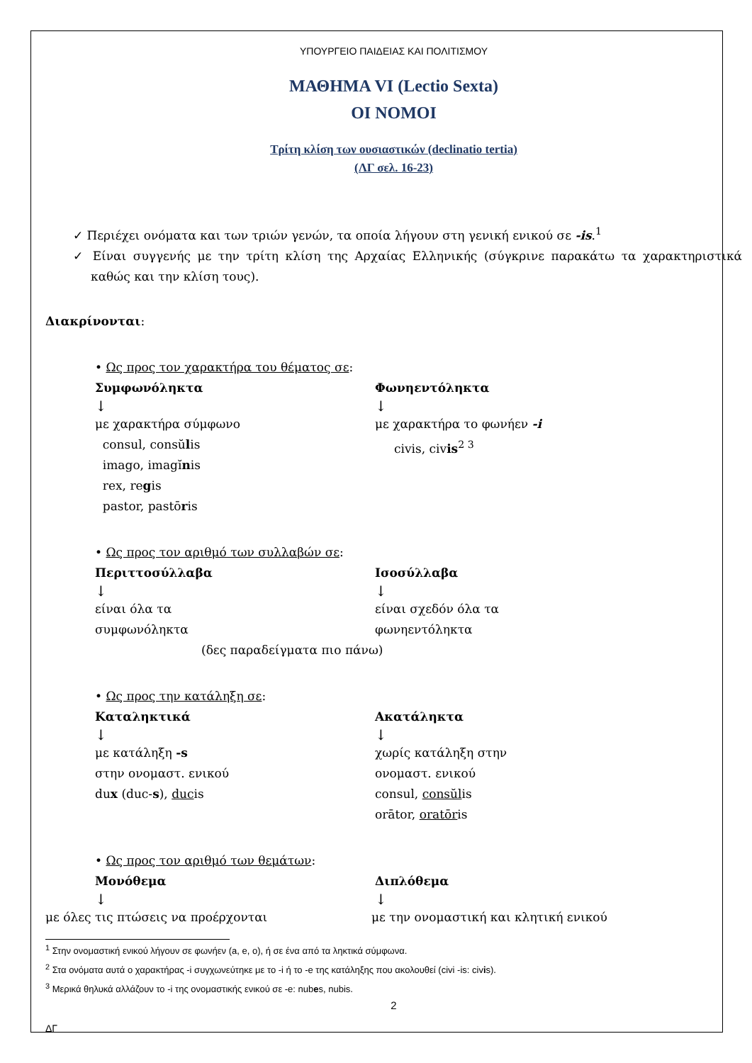ΥΠΟΥΡΓΕΙΟ ΠΑΙΔΕΙΑΣ ΚΑΙ ΠΟΛΙΤΙΣΜΟΥ
ΜΑΘΗΜΑ VI (Lectio Sexta)
ΟΙ ΝΟΜΟΙ
Τρίτη κλίση των ουσιαστικών (declinatio tertia)
(ΛΓ σελ. 16-23)
✓ Περιέχει ονόματα και των τριών γενών, τα οποία λήγουν στη γενική ενικού σε -is.<sup>1</sup>
✓ Είναι συγγενής με την τρίτη κλίση της Αρχαίας Ελληνικής (σύγκρινε παρακάτω τα χαρακτηριστικά καθώς και την κλίση τους).
Διακρίνονται:
• Ως προς τον χαρακτήρα του θέματος σε:
Συμφωνόληκτα
↓
με χαρακτήρα σύμφωνο
consul, consŭlis
imago, imagĭnis
rex, regis
pastor, pastōris
Φωνηεντόληκτα
↓
με χαρακτήρα το φωνήεν -i
civis, civis<sup>2 3</sup>
• Ως προς τον αριθμό των συλλαβών σε:
Περιττοσύλλαβα
↓
είναι όλα τα
συμφωνόληκτα
Ισοσύλλαβα
↓
είναι σχεδόν όλα τα
φωνηεντόληκτα
(δες παραδείγματα πιο πάνω)
• Ως προς την κατάληξη σε:
Καταληκτικά
↓
με κατάληξη -s
στην ονομαστ. ενικού
dux (duc-s), ducis
Ακατάληκτα
↓
χωρίς κατάληξη στην
ονομαστ. ενικού
consul, consŭlis
orātor, oratōris
• Ως προς τον αριθμό των θεμάτων:
Μονόθεμα
↓
Διπλόθεμα
↓
με όλες τις πτώσεις να προέρχονται με την ονομαστική και κλητική ενικού
<sup>1</sup> Στην ονομαστική ενικού λήγουν σε φωνήεν (a, e, o), ή σε ένα από τα ληκτικά σύμφωνα.
<sup>2</sup> Στα ονόματα αυτά ο χαρακτήρας -i συγχωνεύτηκε με το -i ή το -e της κατάληξης που ακολουθεί (civi -is: civis).
<sup>3</sup> Μερικά θηλυκά αλλάζουν το -i της ονομαστικής ενικού σε -e: nubes, nubis.
2
ΔΓ